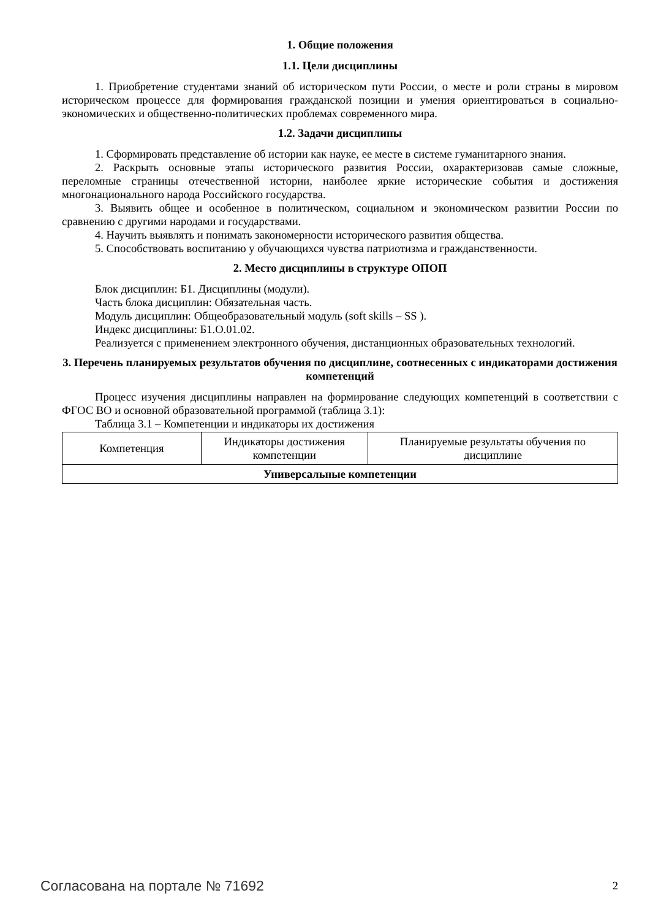1. Общие положения
1.1. Цели дисциплины
1. Приобретение студентами знаний об историческом пути России, о месте и роли страны в мировом историческом процессе для формирования гражданской позиции и умения ориентироваться в социально-экономических и общественно-политических проблемах современного мира.
1.2. Задачи дисциплины
1. Сформировать представление об истории как науке, ее месте в системе гуманитарного знания.
2. Раскрыть основные этапы исторического развития России, охарактеризовав самые сложные, переломные страницы отечественной истории, наиболее яркие исторические события и достижения многонационального народа Российского государства.
3. Выявить общее и особенное в политическом, социальном и экономическом развитии России по сравнению с другими народами и государствами.
4. Научить выявлять и понимать закономерности исторического развития общества.
5. Способствовать воспитанию у обучающихся чувства патриотизма и гражданственности.
2. Место дисциплины в структуре ОПОП
Блок дисциплин: Б1. Дисциплины (модули).
Часть блока дисциплин: Обязательная часть.
Модуль дисциплин: Общеобразовательный модуль (soft skills – SS ).
Индекс дисциплины: Б1.О.01.02.
Реализуется с применением электронного обучения, дистанционных образовательных технологий.
3. Перечень планируемых результатов обучения по дисциплине, соотнесенных с индикаторами достижения компетенций
Процесс изучения дисциплины направлен на формирование следующих компетенций в соответствии с ФГОС ВО и основной образовательной программой (таблица 3.1):
Таблица 3.1 – Компетенции и индикаторы их достижения
| Компетенция | Индикаторы достижения компетенции | Планируемые результаты обучения по дисциплине |
| --- | --- | --- |
| Универсальные компетенции | | |
Согласована на портале № 71692 2